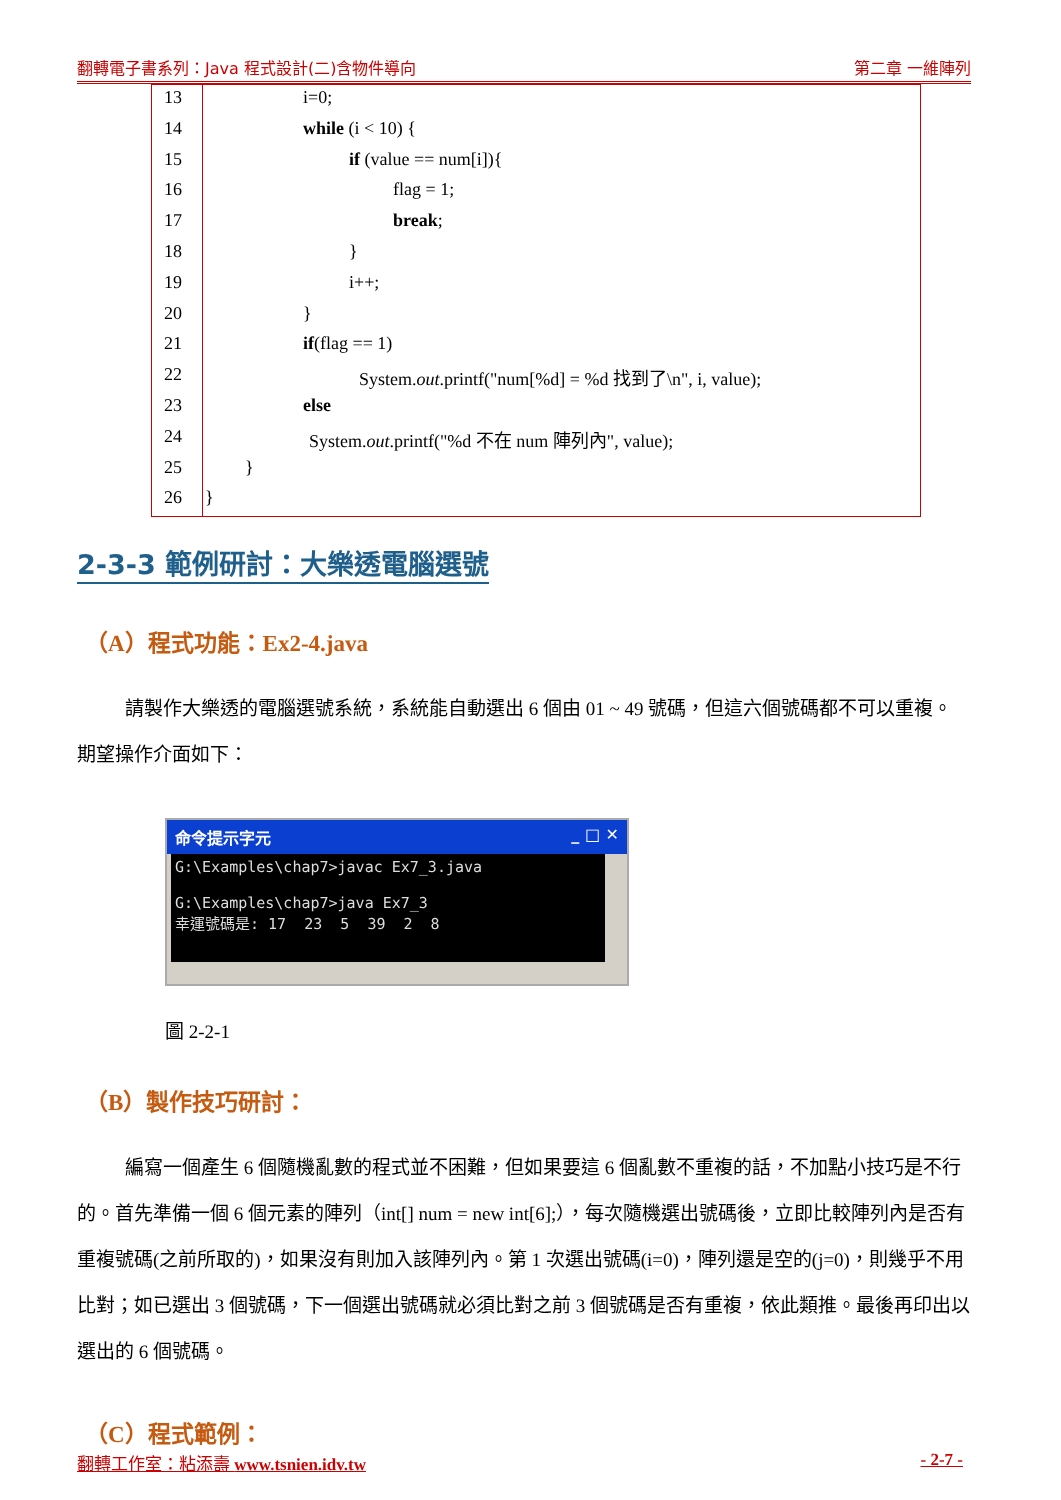翻轉電子書系列：Java 程式設計(二)含物件導向 第二章 一維陣列
| 13 | i=0; |
| 14 | while (i < 10) { |
| 15 | if (value == num[i]){ |
| 16 | flag = 1; |
| 17 | break ; |
| 18 | } |
| 19 | i++; |
| 20 | } |
| 21 | if (flag == 1) |
| 22 | System. out .printf("num[%d] = %d 找到了\n", i, value); |
| 23 | else |
| 24 | System. out .printf("%d 不在 num 陣列內", value); |
| 25 | } |
| 26 | } |
2-3-3 範例研討：大樂透電腦選號
（A）程式功能：Ex2-4.java
請製作大樂透的電腦選號系統，系統能自動選出 6 個由 01 ~ 49 號碼，但這六個號碼都不可以重複。期望操作介面如下：
命令提示字元 _ □ ✕
G:\Examples\chap7>javac Ex7_3.java G:\Examples\chap7>java Ex7_3 幸運號碼是: 17 23 5 39 2 8
圖 2-2-1
（B）製作技巧研討：
編寫一個產生 6 個隨機亂數的程式並不困難，但如果要這 6 個亂數不重複的話，不加點小技巧是不行的。首先準備一個 6 個元素的陣列（int[] num = new int[6];），每次隨機選出號碼後，立即比較陣列內是否有重複號碼(之前所取的)，如果沒有則加入該陣列內。第 1 次選出號碼(i=0)，陣列還是空的(j=0)，則幾乎不用比對；如已選出 3 個號碼，下一個選出號碼就必須比對之前 3 個號碼是否有重複，依此類推。最後再印出以選出的 6 個號碼。
（C）程式範例：
翻轉工作室：粘添壽 www.tsnien.idv.tw - 2-7 -